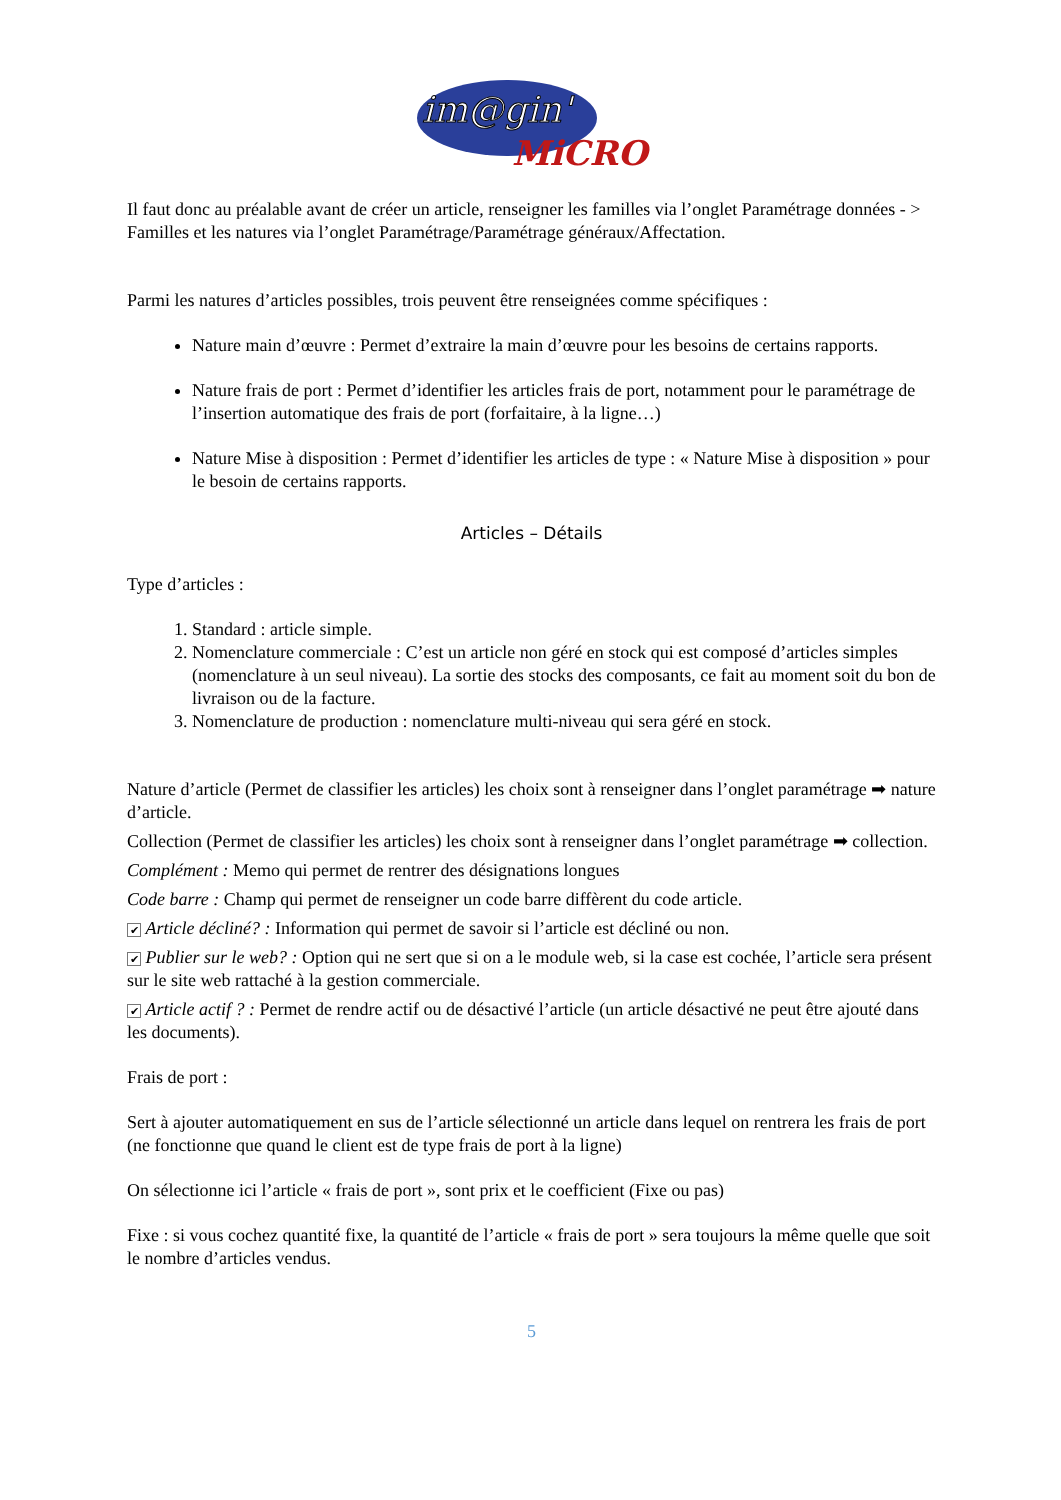im@gin'
MiCRO
Il faut donc au préalable avant de créer un article, renseigner les familles via l’onglet Paramétrage données - > Familles et les natures via l’onglet Paramétrage/Paramétrage généraux/Affectation.
Parmi les natures d’articles possibles, trois peuvent être renseignées comme spécifiques :
Nature main d’œuvre : Permet d’extraire la main d’œuvre pour les besoins de certains rapports.
Nature frais de port : Permet d’identifier les articles frais de port, notamment pour le paramétrage de l’insertion automatique des frais de port (forfaitaire, à la ligne…)
Nature Mise à disposition : Permet d’identifier les articles de type : « Nature Mise à disposition » pour le besoin de certains rapports.
Articles – Détails
Type d’articles :
1. Standard : article simple.
2. Nomenclature commerciale : C’est un article non géré en stock qui est composé d’articles simples (nomenclature à un seul niveau). La sortie des stocks des composants, ce fait au moment soit du bon de livraison ou de la facture.
3. Nomenclature de production : nomenclature multi-niveau qui sera géré en stock.
Nature d’article (Permet de classifier les articles) les choix sont à renseigner dans l’onglet paramétrage ➡ nature d’article.
Collection (Permet de classifier les articles) les choix sont à renseigner dans l’onglet paramétrage ➡ collection.
Complément : Memo qui permet de rentrer des désignations longues
Code barre : Champ qui permet de renseigner un code barre diffèrent du code article.
✔ Article décliné? : Information qui permet de savoir si l’article est décliné ou non.
✔ Publier sur le web? : Option qui ne sert que si on a le module web, si la case est cochée, l’article sera présent sur le site web rattaché à la gestion commerciale.
✔ Article actif ? : Permet de rendre actif ou de désactivé l’article (un article désactivé ne peut être ajouté dans les documents).
Frais de port :
Sert à ajouter automatiquement en sus de l’article sélectionné un article dans lequel on rentrera les frais de port (ne fonctionne que quand le client est de type frais de port à la ligne)
On sélectionne ici l’article « frais de port », sont prix et le coefficient (Fixe ou pas)
Fixe : si vous cochez quantité fixe, la quantité de l’article « frais de port » sera toujours la même quelle que soit le nombre d’articles vendus.
5